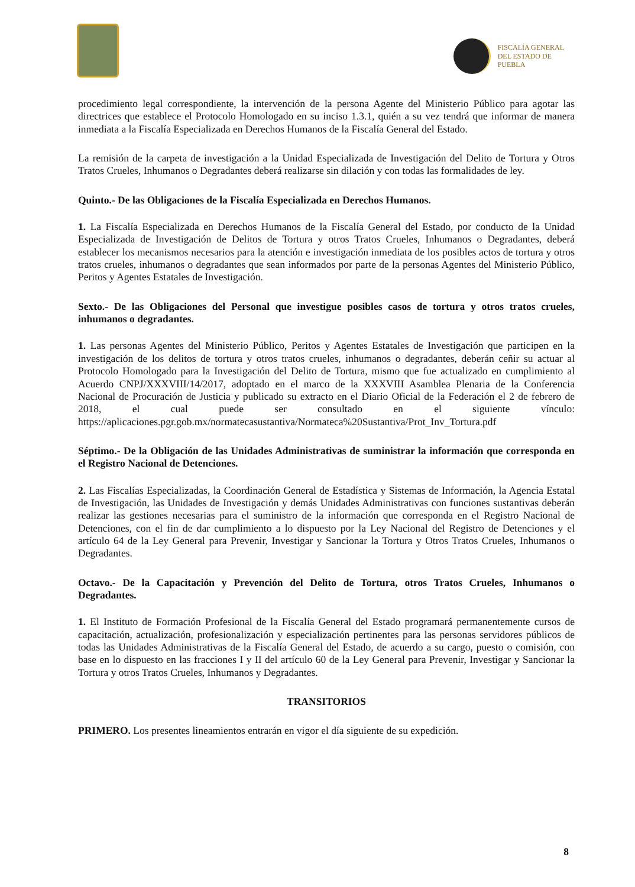FISCALÍA GENERAL
DEL ESTADO DE
PUEBLA
procedimiento legal correspondiente, la intervención de la persona Agente del Ministerio Público para agotar las directrices que establece el Protocolo Homologado en su inciso 1.3.1, quién a su vez tendrá que informar de manera inmediata a la Fiscalía Especializada en Derechos Humanos de la Fiscalía General del Estado.
La remisión de la carpeta de investigación a la Unidad Especializada de Investigación del Delito de Tortura y Otros Tratos Crueles, Inhumanos o Degradantes deberá realizarse sin dilación y con todas las formalidades de ley.
Quinto.- De las Obligaciones de la Fiscalía Especializada en Derechos Humanos.
1. La Fiscalía Especializada en Derechos Humanos de la Fiscalía General del Estado, por conducto de la Unidad Especializada de Investigación de Delitos de Tortura y otros Tratos Crueles, Inhumanos o Degradantes, deberá establecer los mecanismos necesarios para la atención e investigación inmediata de los posibles actos de tortura y otros tratos crueles, inhumanos o degradantes que sean informados por parte de la personas Agentes del Ministerio Público, Peritos y Agentes Estatales de Investigación.
Sexto.- De las Obligaciones del Personal que investigue posibles casos de tortura y otros tratos crueles, inhumanos o degradantes.
1. Las personas Agentes del Ministerio Público, Peritos y Agentes Estatales de Investigación que participen en la investigación de los delitos de tortura y otros tratos crueles, inhumanos o degradantes, deberán ceñir su actuar al Protocolo Homologado para la Investigación del Delito de Tortura, mismo que fue actualizado en cumplimiento al Acuerdo CNPJ/XXXVIII/14/2017, adoptado en el marco de la XXXVIII Asamblea Plenaria de la Conferencia Nacional de Procuración de Justicia y publicado su extracto en el Diario Oficial de la Federación el 2 de febrero de 2018, el cual puede ser consultado en el siguiente vínculo: https://aplicaciones.pgr.gob.mx/normatecasustantiva/Normateca%20Sustantiva/Prot_Inv_Tortura.pdf
Séptimo.- De la Obligación de las Unidades Administrativas de suministrar la información que corresponda en el Registro Nacional de Detenciones.
2. Las Fiscalías Especializadas, la Coordinación General de Estadística y Sistemas de Información, la Agencia Estatal de Investigación, las Unidades de Investigación y demás Unidades Administrativas con funciones sustantivas deberán realizar las gestiones necesarias para el suministro de la información que corresponda en el Registro Nacional de Detenciones, con el fin de dar cumplimiento a lo dispuesto por la Ley Nacional del Registro de Detenciones y el artículo 64 de la Ley General para Prevenir, Investigar y Sancionar la Tortura y Otros Tratos Crueles, Inhumanos o Degradantes.
Octavo.- De la Capacitación y Prevención del Delito de Tortura, otros Tratos Crueles, Inhumanos o Degradantes.
1. El Instituto de Formación Profesional de la Fiscalía General del Estado programará permanentemente cursos de capacitación, actualización, profesionalización y especialización pertinentes para las personas servidores públicos de todas las Unidades Administrativas de la Fiscalía General del Estado, de acuerdo a su cargo, puesto o comisión, con base en lo dispuesto en las fracciones I y II del artículo 60 de la Ley General para Prevenir, Investigar y Sancionar la Tortura y otros Tratos Crueles, Inhumanos y Degradantes.
TRANSITORIOS
PRIMERO. Los presentes lineamientos entrarán en vigor el día siguiente de su expedición.
8